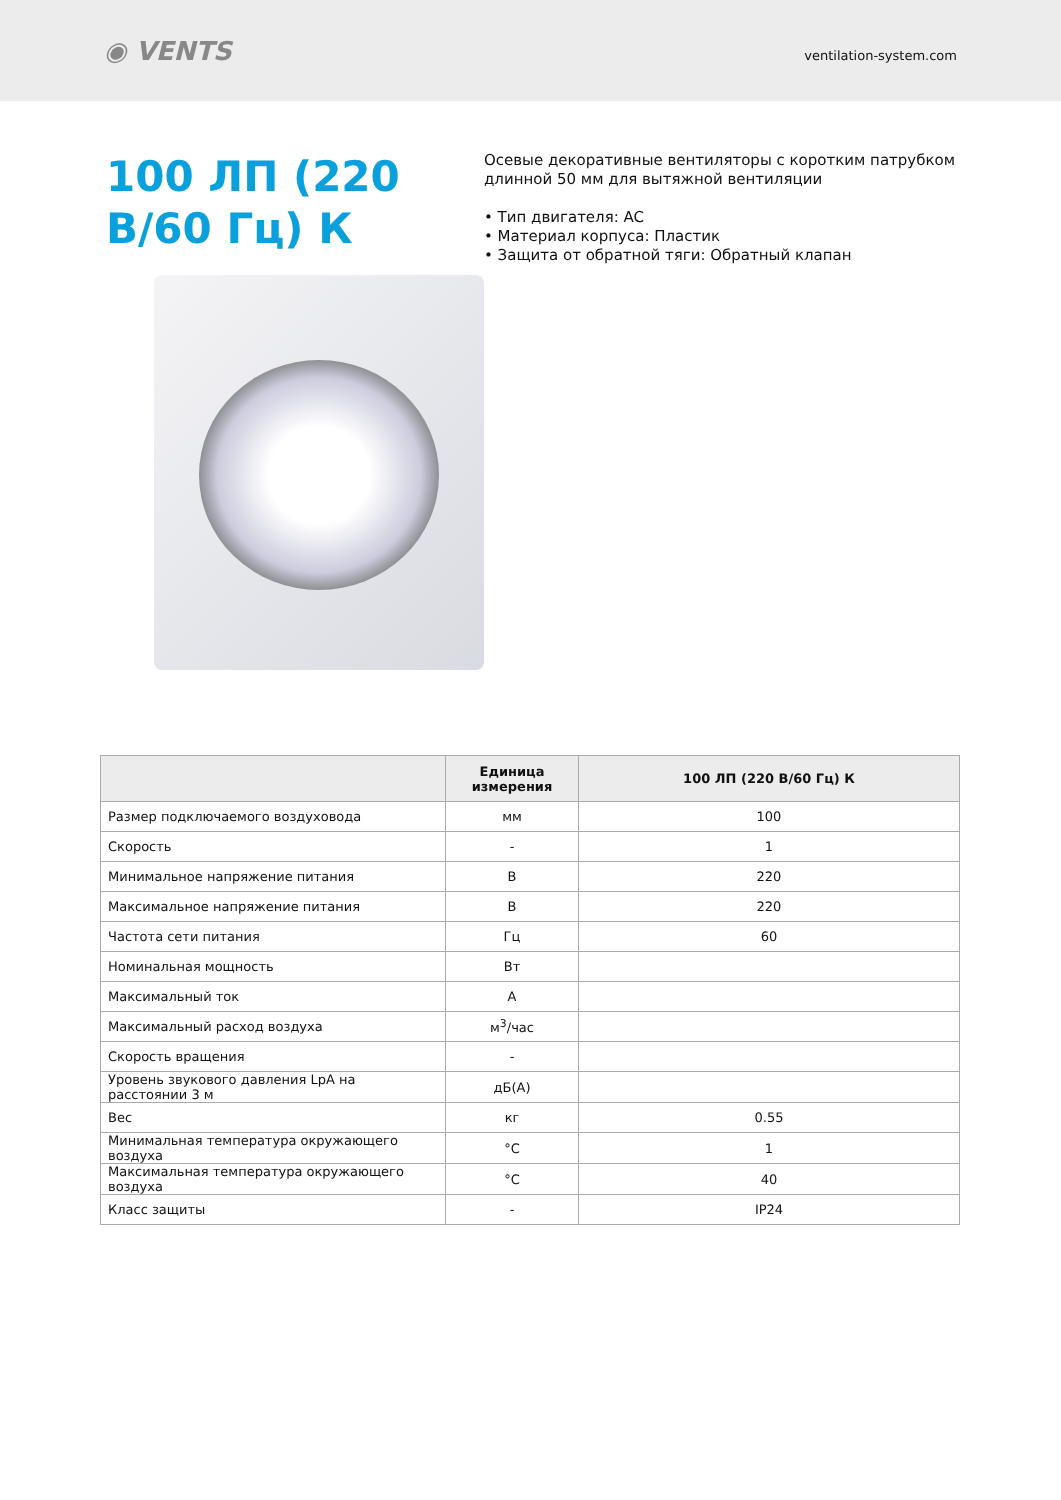◉ VENTS
ventilation-system.com
100 ЛП (220 В/60 Гц) К
Осевые декоративные вентиляторы с коротким патрубком длинной 50 мм для вытяжной вентиляции
• Тип двигателя: AC
• Материал корпуса: Пластик
• Защита от обратной тяги: Обратный клапан
| | Единица измерения | 100 ЛП (220 В/60 Гц) К |
| --- | --- | --- |
| Размер подключаемого воздуховода | мм | 100 |
| Скорость | - | 1 |
| Минимальное напряжение питания | В | 220 |
| Максимальное напряжение питания | В | 220 |
| Частота сети питания | Гц | 60 |
| Номинальная мощность | Вт | |
| Максимальный ток | А | |
| Максимальный расход воздуха | м<sup>3</sup>/час | |
| Скорость вращения | - | |
| Уровень звукового давления LpA на расстоянии 3 м | дБ(А) | |
| Вес | кг | 0.55 |
| Минимальная температура окружающего воздуха | °C | 1 |
| Максимальная температура окружающего воздуха | °C | 40 |
| Класс защиты | - | IP24 |